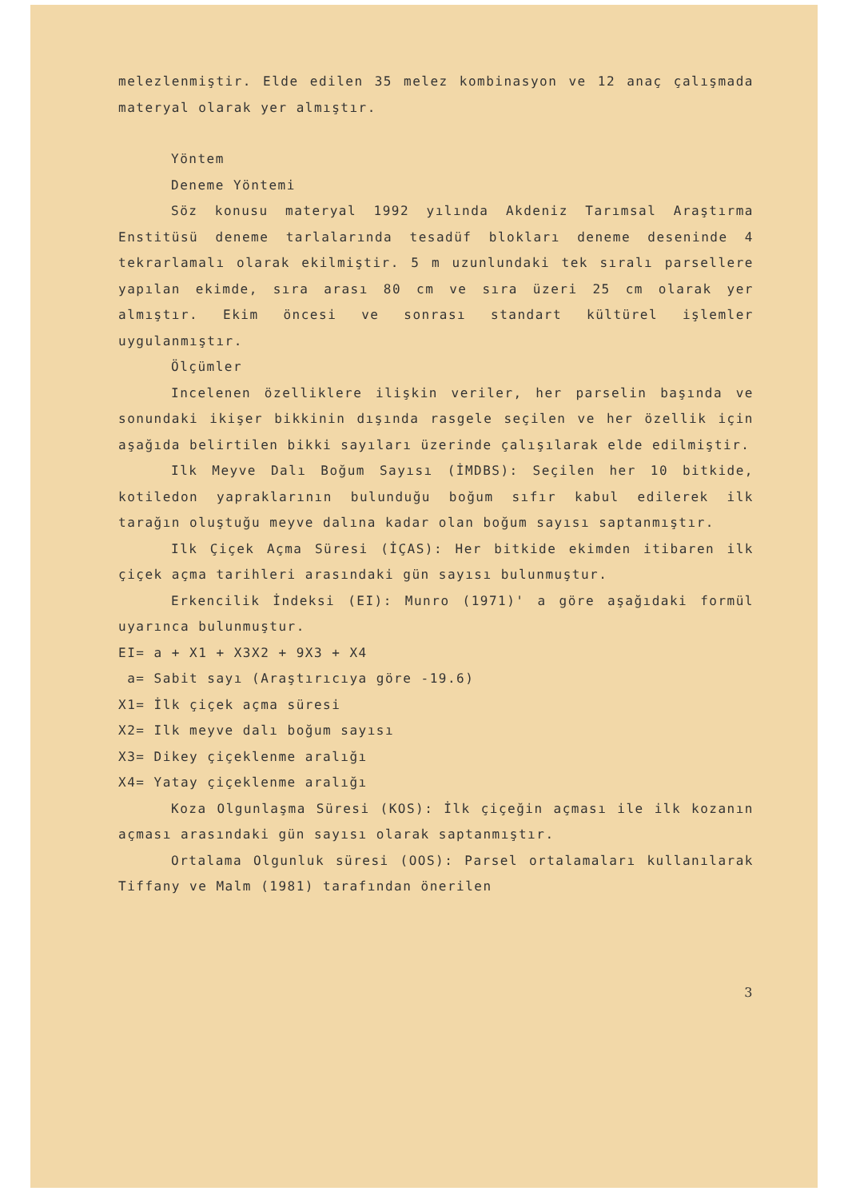melezlenmiştir. Elde edilen 35 melez kombinasyon ve 12 anaç çalışmada materyal olarak yer almıştır.
Yöntem
Deneme Yöntemi
Söz konusu materyal 1992 yılında Akdeniz Tarımsal Araştırma Enstitüsü deneme tarlalarında tesadüf blokları deneme deseninde 4 tekrarlamalı olarak ekilmiştir. 5 m uzunlundaki tek sıralı parsellere yapılan ekimde, sıra arası 80 cm ve sıra üzeri 25 cm olarak yer almıştır. Ekim öncesi ve sonrası standart kültürel işlemler uygulanmıştır.
Ölçümler
Incelenen özelliklere ilişkin veriler, her parselin başında ve sonundaki ikişer bikkinin dışında rasgele seçilen ve her özellik için aşağıda belirtilen bikki sayıları üzerinde çalışılarak elde edilmiştir.
Ilk Meyve Dalı Boğum Sayısı (İMDBS): Seçilen her 10 bitkide, kotiledon yapraklarının bulunduğu boğum sıfır kabul edilerek ilk tarağın oluştuğu meyve dalına kadar olan boğum sayısı saptanmıştır.
Ilk Çiçek Açma Süresi (İÇAS): Her bitkide ekimden itibaren ilk çiçek açma tarihleri arasındaki gün sayısı bulunmuştur.
Erkencilik İndeksi (EI): Munro (1971)' a göre aşağıdaki formül uyarınca bulunmuştur.
EI= a + X1 + X3X2 + 9X3 + X4
a= Sabit sayı (Araştırıcıya göre -19.6)
X1= İlk çiçek açma süresi
X2= Ilk meyve dalı boğum sayısı
X3= Dikey çiçeklenme aralığı
X4= Yatay çiçeklenme aralığı
Koza Olgunlaşma Süresi (KOS): İlk çiçeğin açması ile ilk kozanın açması arasındaki gün sayısı olarak saptanmıştır.
Ortalama Olgunluk süresi (OOS): Parsel ortalamaları kullanılarak Tiffany ve Malm (1981) tarafından önerilen
3